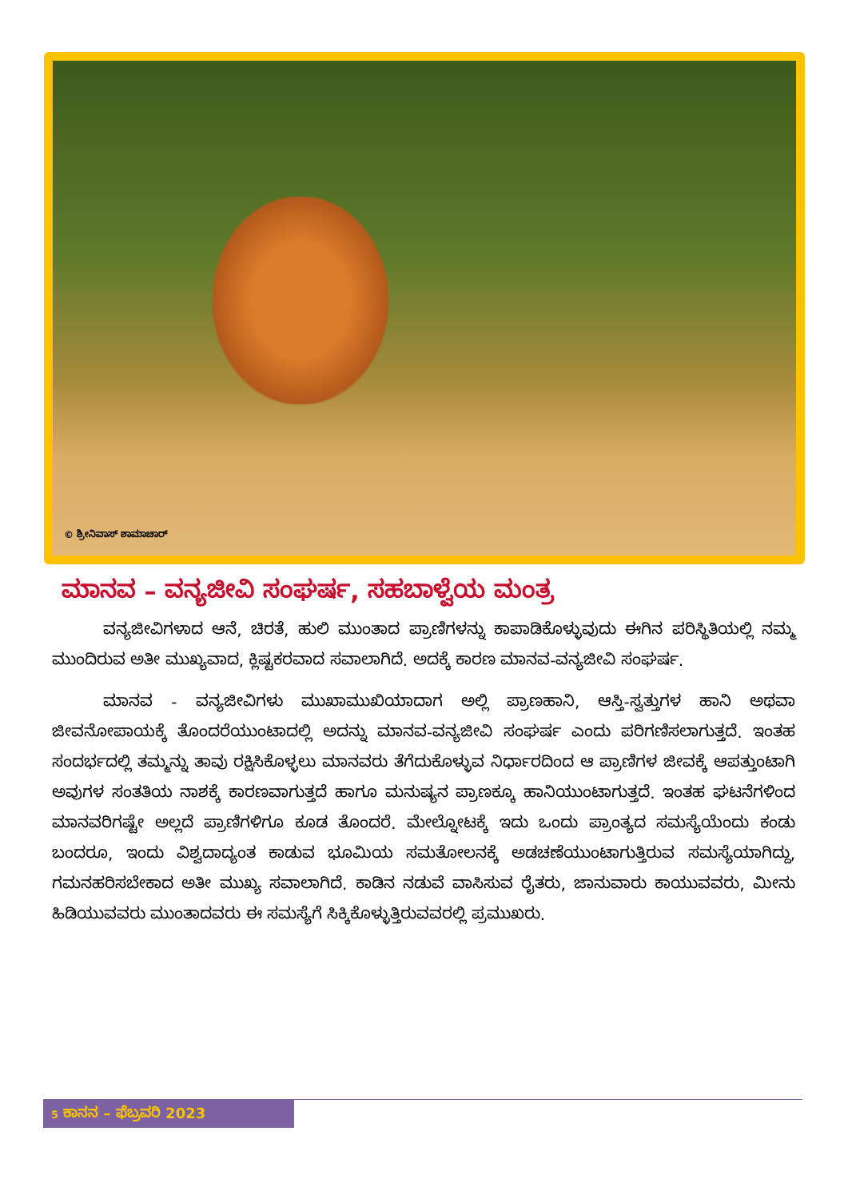© ಶ್ರೀನಿವಾಸ್ ಶಾಮಾಚಾರ್
ಮಾನವ – ವನ್ಯಜೀವಿ ಸಂಘರ್ಷ, ಸಹಬಾಳ್ವೆಯ ಮಂತ್ರ
ವನ್ಯಜೀವಿಗಳಾದ ಆನೆ, ಚಿರತೆ, ಹುಲಿ ಮುಂತಾದ ಪ್ರಾಣಿಗಳನ್ನು ಕಾಪಾಡಿಕೊಳ್ಳುವುದು ಈಗಿನ ಪರಿಸ್ಥಿತಿಯಲ್ಲಿ ನಮ್ಮ ಮುಂದಿರುವ ಅತೀ ಮುಖ್ಯವಾದ, ಕ್ಲಿಷ್ಟಕರವಾದ ಸವಾಲಾಗಿದೆ. ಅದಕ್ಕೆ ಕಾರಣ ಮಾನವ-ವನ್ಯಜೀವಿ ಸಂಘರ್ಷ.
ಮಾನವ - ವನ್ಯಜೀವಿಗಳು ಮುಖಾಮುಖಿಯಾದಾಗ ಅಲ್ಲಿ ಪ್ರಾಣಹಾನಿ, ಆಸ್ತಿ-ಸ್ವತ್ತುಗಳ ಹಾನಿ ಅಥವಾ ಜೀವನೋಪಾಯಕ್ಕೆ ತೊಂದರೆಯುಂಟಾದಲ್ಲಿ ಅದನ್ನು ಮಾನವ-ವನ್ಯಜೀವಿ ಸಂಘರ್ಷ ಎಂದು ಪರಿಗಣಿಸಲಾಗುತ್ತದೆ. ಇಂತಹ ಸಂದರ್ಭದಲ್ಲಿ ತಮ್ಮನ್ನು ತಾವು ರಕ್ಷಿಸಿಕೊಳ್ಳಲು ಮಾನವರು ತೆಗೆದುಕೊಳ್ಳುವ ನಿರ್ಧಾರದಿಂದ ಆ ಪ್ರಾಣಿಗಳ ಜೀವಕ್ಕೆ ಆಪತ್ತುಂಟಾಗಿ ಅವುಗಳ ಸಂತತಿಯ ನಾಶಕ್ಕೆ ಕಾರಣವಾಗುತ್ತದೆ ಹಾಗೂ ಮನುಷ್ಯನ ಪ್ರಾಣಕ್ಕೂ ಹಾನಿಯುಂಟಾಗುತ್ತದೆ. ಇಂತಹ ಘಟನೆಗಳಿಂದ ಮಾನವರಿಗಷ್ಟೇ ಅಲ್ಲದೆ ಪ್ರಾಣಿಗಳಿಗೂ ಕೂಡ ತೊಂದರೆ. ಮೇಲ್ನೋಟಕ್ಕೆ ಇದು ಒಂದು ಪ್ರಾಂತ್ಯದ ಸಮಸ್ಯೆಯೆಂದು ಕಂಡು ಬಂದರೂ, ಇಂದು ವಿಶ್ವದಾದ್ಯಂತ ಕಾಡುವ ಭೂಮಿಯ ಸಮತೋಲನಕ್ಕೆ ಅಡಚಣೆಯುಂಟಾಗುತ್ತಿರುವ ಸಮಸ್ಯೆಯಾಗಿದ್ದು, ಗಮನಹರಿಸಬೇಕಾದ ಅತೀ ಮುಖ್ಯ ಸವಾಲಾಗಿದೆ. ಕಾಡಿನ ನಡುವೆ ವಾಸಿಸುವ ರೈತರು, ಜಾನುವಾರು ಕಾಯುವವರು, ಮೀನು ಹಿಡಿಯುವವರು ಮುಂತಾದವರು ಈ ಸಮಸ್ಯೆಗೆ ಸಿಕ್ಕಿಕೊಳ್ಳುತ್ತಿರುವವರಲ್ಲಿ ಪ್ರಮುಖರು.
5 ಕಾನನ – ಫೆಬ್ರವರಿ 2023